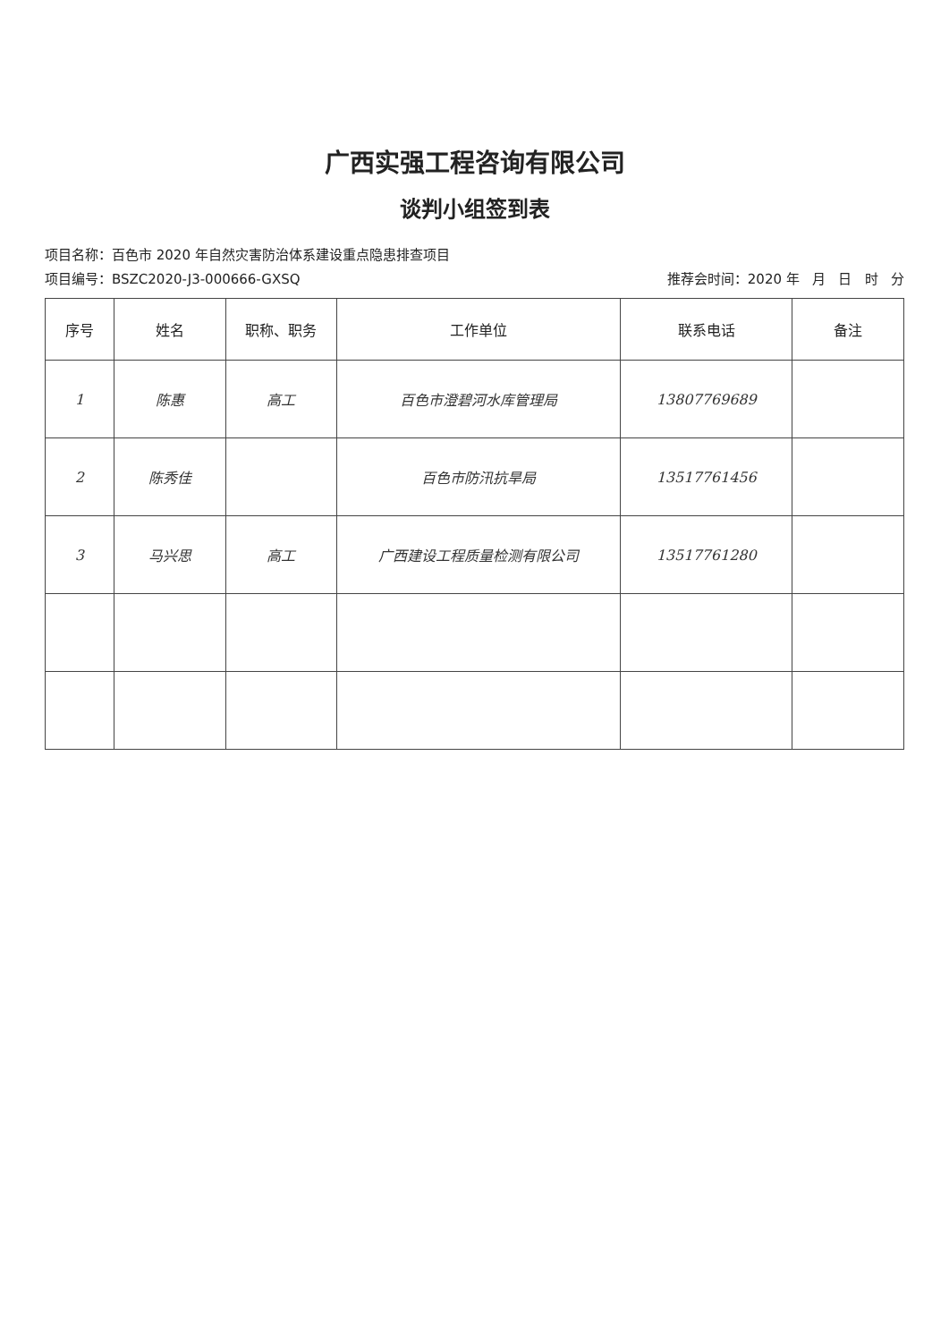广西实强工程咨询有限公司
谈判小组签到表
项目名称：百色市 2020 年自然灾害防治体系建设重点隐患排查项目
项目编号：BSZC2020-J3-000666-GXSQ 推荐会时间：2020 年 月 日 时 分
| 序号 | 姓名 | 职称、职务 | 工作单位 | 联系电话 | 备注 |
| --- | --- | --- | --- | --- | --- |
| 1 | 陈惠 | 高工 | 百色市澄碧河水库管理局 | 13807769689 | |
| 2 | 陈秀佳 | | 百色市防汛抗旱局 | 13517761456 | |
| 3 | 马兴思 | 高工 | 广西建设工程质量检测有限公司 | 13517761280 | |